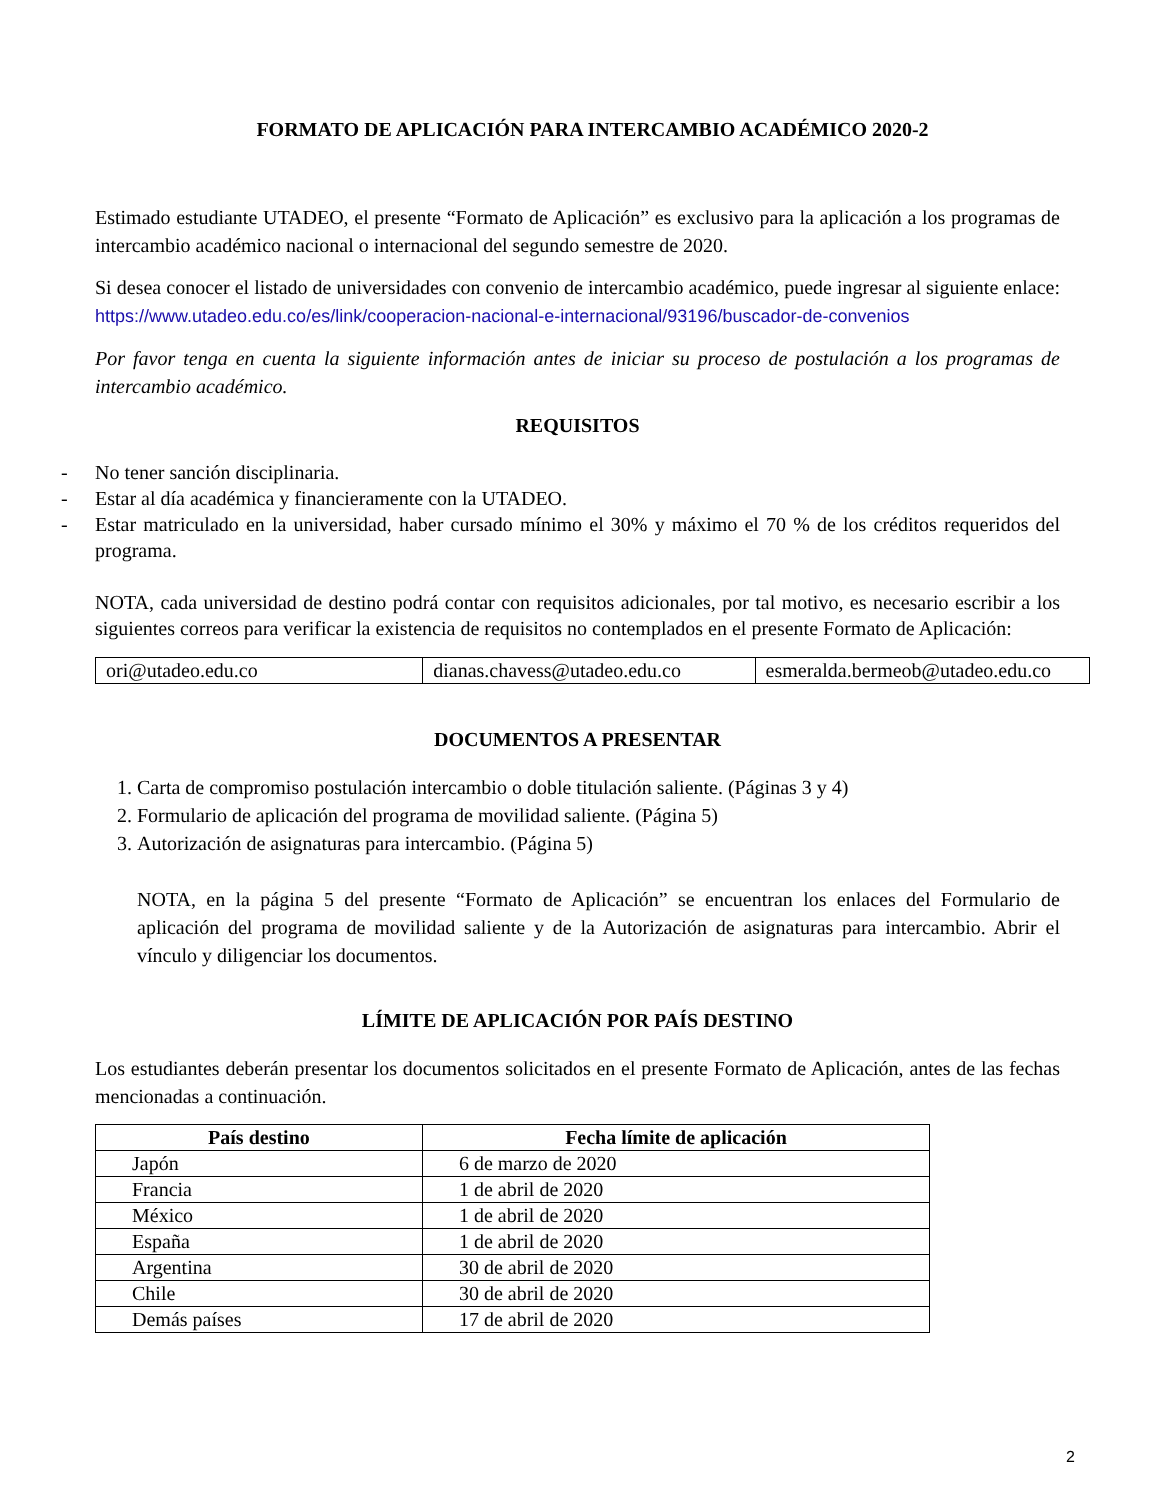FORMATO DE APLICACIÓN PARA INTERCAMBIO ACADÉMICO 2020-2
Estimado estudiante UTADEO, el presente “Formato de Aplicación” es exclusivo para la aplicación a los programas de intercambio académico nacional o internacional del segundo semestre de 2020.
Si desea conocer el listado de universidades con convenio de intercambio académico, puede ingresar al siguiente enlace: https://www.utadeo.edu.co/es/link/cooperacion-nacional-e-internacional/93196/buscador-de-convenios
Por favor tenga en cuenta la siguiente información antes de iniciar su proceso de postulación a los programas de intercambio académico.
REQUISITOS
- No tener sanción disciplinaria.
- Estar al día académica y financieramente con la UTADEO.
- Estar matriculado en la universidad, haber cursado mínimo el 30% y máximo el 70 % de los créditos requeridos del programa.
NOTA, cada universidad de destino podrá contar con requisitos adicionales, por tal motivo, es necesario escribir a los siguientes correos para verificar la existencia de requisitos no contemplados en el presente Formato de Aplicación:
| ori@utadeo.edu.co | dianas.chavess@utadeo.edu.co | esmeralda.bermeob@utadeo.edu.co |
DOCUMENTOS A PRESENTAR
1. Carta de compromiso postulación intercambio o doble titulación saliente. (Páginas 3 y 4)
2. Formulario de aplicación del programa de movilidad saliente. (Página 5)
3. Autorización de asignaturas para intercambio. (Página 5)
NOTA, en la página 5 del presente “Formato de Aplicación” se encuentran los enlaces del Formulario de aplicación del programa de movilidad saliente y de la Autorización de asignaturas para intercambio. Abrir el vínculo y diligenciar los documentos.
LÍMITE DE APLICACIÓN POR PAÍS DESTINO
Los estudiantes deberán presentar los documentos solicitados en el presente Formato de Aplicación, antes de las fechas mencionadas a continuación.
| País destino | Fecha límite de aplicación |
| --- | --- |
| Japón | 6 de marzo de 2020 |
| Francia | 1 de abril de 2020 |
| México | 1 de abril de 2020 |
| España | 1 de abril de 2020 |
| Argentina | 30 de abril de 2020 |
| Chile | 30 de abril de 2020 |
| Demás países | 17 de abril de 2020 |
2